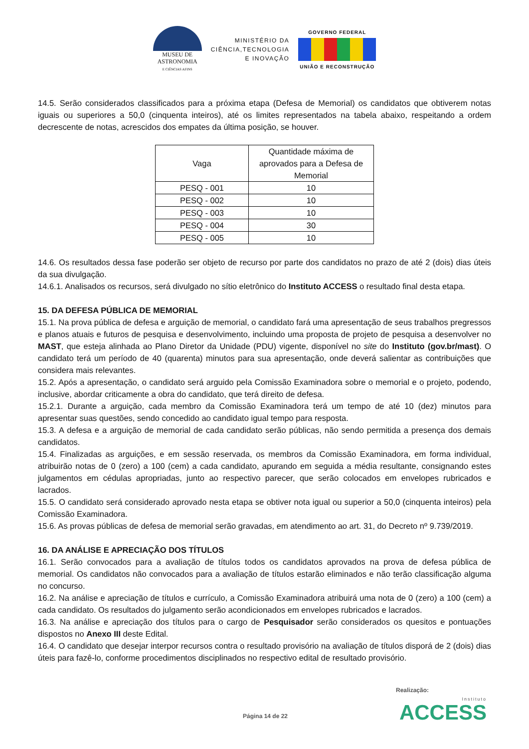MUSEU DE
ASTRONOMIA
E CIÊNCIAS AFINS
MINISTÉRIO DA
CIÊNCIA,TECNOLOGIA
E INOVAÇÃO
GOVERNO FEDERAL
UNIÃO E RECONSTRUÇÃO
14.5. Serão considerados classificados para a próxima etapa (Defesa de Memorial) os candidatos que obtiverem notas iguais ou superiores a 50,0 (cinquenta inteiros), até os limites representados na tabela abaixo, respeitando a ordem decrescente de notas, acrescidos dos empates da última posição, se houver.
| Vaga | Quantidade máxima de aprovados para a Defesa de Memorial |
| PESQ - 001 | 10 |
| PESQ - 002 | 10 |
| PESQ - 003 | 10 |
| PESQ - 004 | 30 |
| PESQ - 005 | 10 |
14.6. Os resultados dessa fase poderão ser objeto de recurso por parte dos candidatos no prazo de até 2 (dois) dias úteis da sua divulgação.
14.6.1. Analisados os recursos, será divulgado no sítio eletrônico do Instituto ACCESS o resultado final desta etapa.
15. DA DEFESA PÚBLICA DE MEMORIAL
15.1. Na prova pública de defesa e arguição de memorial, o candidato fará uma apresentação de seus trabalhos pregressos e planos atuais e futuros de pesquisa e desenvolvimento, incluindo uma proposta de projeto de pesquisa a desenvolver no MAST, que esteja alinhada ao Plano Diretor da Unidade (PDU) vigente, disponível no site do Instituto (gov.br/mast). O candidato terá um período de 40 (quarenta) minutos para sua apresentação, onde deverá salientar as contribuições que considera mais relevantes.
15.2. Após a apresentação, o candidato será arguido pela Comissão Examinadora sobre o memorial e o projeto, podendo, inclusive, abordar criticamente a obra do candidato, que terá direito de defesa.
15.2.1. Durante a arguição, cada membro da Comissão Examinadora terá um tempo de até 10 (dez) minutos para apresentar suas questões, sendo concedido ao candidato igual tempo para resposta.
15.3. A defesa e a arguição de memorial de cada candidato serão públicas, não sendo permitida a presença dos demais candidatos.
15.4. Finalizadas as arguições, e em sessão reservada, os membros da Comissão Examinadora, em forma individual, atribuirão notas de 0 (zero) a 100 (cem) a cada candidato, apurando em seguida a média resultante, consignando estes julgamentos em cédulas apropriadas, junto ao respectivo parecer, que serão colocados em envelopes rubricados e lacrados.
15.5. O candidato será considerado aprovado nesta etapa se obtiver nota igual ou superior a 50,0 (cinquenta inteiros) pela Comissão Examinadora.
15.6. As provas públicas de defesa de memorial serão gravadas, em atendimento ao art. 31, do Decreto nº 9.739/2019.
16. DA ANÁLISE E APRECIAÇÃO DOS TÍTULOS
16.1. Serão convocados para a avaliação de títulos todos os candidatos aprovados na prova de defesa pública de memorial. Os candidatos não convocados para a avaliação de títulos estarão eliminados e não terão classificação alguma no concurso.
16.2. Na análise e apreciação de títulos e currículo, a Comissão Examinadora atribuirá uma nota de 0 (zero) a 100 (cem) a cada candidato. Os resultados do julgamento serão acondicionados em envelopes rubricados e lacrados.
16.3. Na análise e apreciação dos títulos para o cargo de Pesquisador serão considerados os quesitos e pontuações dispostos no Anexo III deste Edital.
16.4. O candidato que desejar interpor recursos contra o resultado provisório na avaliação de títulos disporá de 2 (dois) dias úteis para fazê-lo, conforme procedimentos disciplinados no respectivo edital de resultado provisório.
Realização:
Página 14 de 22
Instituto
ACCESS